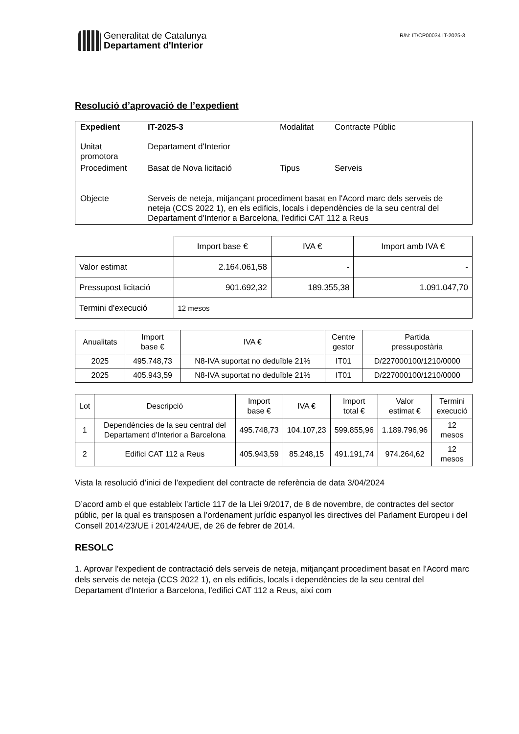Generalitat de Catalunya
Departament d'Interior
R/N: IT/CP00034 IT-2025-3
Resolució d’aprovació de l’expedient
| Expedient | IT-2025-3 | Modalitat | Contracte Públic |
| Unitat promotora | Departament d'Interior | | |
| Procediment | Basat de Nova licitació | Tipus | Serveis |
| Objecte | Serveis de neteja, mitjançant procediment basat en l'Acord marc dels serveis de neteja (CCS 2022 1), en els edificis, locals i dependències de la seu central del Departament d'Interior a Barcelona, l'edifici CAT 112 a Reus | | |
| | Import base € | IVA € | Import amb IVA € |
| --- | --- | --- | --- |
| Valor estimat | 2.164.061,58 | - | - |
| Pressupost licitació | 901.692,32 | 189.355,38 | 1.091.047,70 |
| Termini d'execució | 12 mesos | | |
| Anualitats | Import base € | IVA € | Centre gestor | Partida pressupostària |
| --- | --- | --- | --- | --- |
| 2025 | 495.748,73 | N8-IVA suportat no deduïble 21% | IT01 | D/227000100/1210/0000 |
| 2025 | 405.943,59 | N8-IVA suportat no deduïble 21% | IT01 | D/227000100/1210/0000 |
| Lot | Descripció | Import base € | IVA € | Import total € | Valor estimat € | Termini execució |
| --- | --- | --- | --- | --- | --- | --- |
| 1 | Dependències de la seu central del Departament d'Interior a Barcelona | 495.748,73 | 104.107,23 | 599.855,96 | 1.189.796,96 | 12 mesos |
| 2 | Edifici CAT 112 a Reus | 405.943,59 | 85.248,15 | 491.191,74 | 974.264,62 | 12 mesos |
Vista la resolució d’inici de l’expedient del contracte de referència de data 3/04/2024
D’acord amb el que estableix l’article 117 de la Llei 9/2017, de 8 de novembre, de contractes del sector públic, per la qual es transposen a l’ordenament jurídic espanyol les directives del Parlament Europeu i del Consell 2014/23/UE i 2014/24/UE, de 26 de febrer de 2014.
RESOLC
1. Aprovar l'expedient de contractació dels serveis de neteja, mitjançant procediment basat en l'Acord marc dels serveis de neteja (CCS 2022 1), en els edificis, locals i dependències de la seu central del Departament d'Interior a Barcelona, l'edifici CAT 112 a Reus, així com